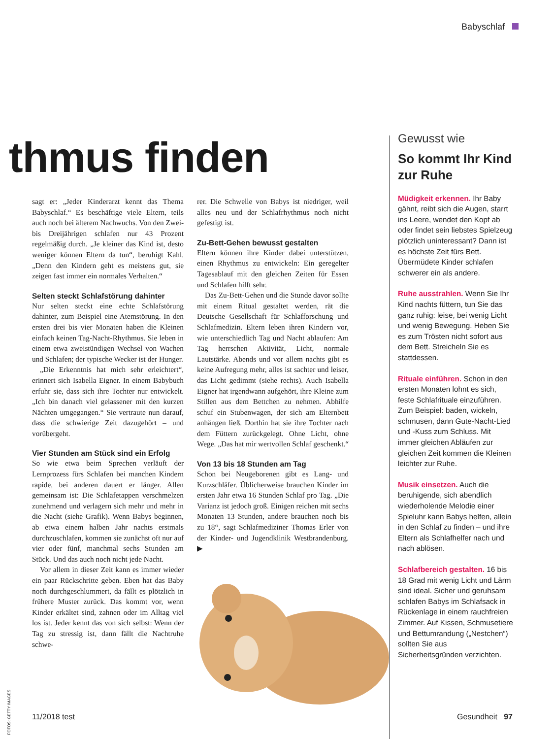Babyschlaf
thmus finden
sagt er: „Jeder Kinderarzt kennt das Thema Babyschlaf.“ Es beschäftige viele Eltern, teils auch noch bei älterem Nachwuchs. Von den Zwei- bis Dreijährigen schlafen nur 43 Prozent regelmäßig durch. „Je kleiner das Kind ist, desto weniger können Eltern da tun“, beruhigt Kahl. „Denn den Kindern geht es meistens gut, sie zeigen fast immer ein normales Verhalten.“
Selten steckt Schlafstörung dahinter
Nur selten steckt eine echte Schlafstörung dahinter, zum Beispiel eine Atemstörung. In den ersten drei bis vier Monaten haben die Kleinen einfach keinen Tag-Nacht-Rhythmus. Sie leben in einem etwa zweistündigen Wechsel von Wachen und Schlafen; der typische Wecker ist der Hunger.
„Die Erkenntnis hat mich sehr erleichtert“, erinnert sich Isabella Eigner. In einem Babybuch erfuhr sie, dass sich ihre Tochter nur entwickelt. „Ich bin danach viel gelassener mit den kurzen Nächten umgegangen.“ Sie vertraute nun darauf, dass die schwierige Zeit dazugehört – und vorübergeht.
Vier Stunden am Stück sind ein Erfolg
So wie etwa beim Sprechen verläuft der Lernprozess fürs Schlafen bei manchen Kindern rapide, bei anderen dauert er länger. Allen gemeinsam ist: Die Schlafetappen verschmelzen zunehmend und verlagern sich mehr und mehr in die Nacht (siehe Grafik). Wenn Babys beginnen, ab etwa einem halben Jahr nachts erstmals durchzuschlafen, kommen sie zunächst oft nur auf vier oder fünf, manchmal sechs Stunden am Stück. Und das auch noch nicht jede Nacht.
Vor allem in dieser Zeit kann es immer wieder ein paar Rückschritte geben. Eben hat das Baby noch durchgeschlummert, da fällt es plötzlich in frühere Muster zurück. Das kommt vor, wenn Kinder erkältet sind, zahnen oder im Alltag viel los ist. Jeder kennt das von sich selbst: Wenn der Tag zu stressig ist, dann fällt die Nachtruhe schwe-
rer. Die Schwelle von Babys ist niedriger, weil alles neu und der Schlafrhythmus noch nicht gefestigt ist.
Zu-Bett-Gehen bewusst gestalten
Eltern können ihre Kinder dabei unterstützen, einen Rhythmus zu entwickeln: Ein geregelter Tagesablauf mit den gleichen Zeiten für Essen und Schlafen hilft sehr.
Das Zu-Bett-Gehen und die Stunde davor sollte mit einem Ritual gestaltet werden, rät die Deutsche Gesellschaft für Schlafforschung und Schlafmedizin. Eltern leben ihren Kindern vor, wie unterschiedlich Tag und Nacht ablaufen: Am Tag herrschen Aktivität, Licht, normale Lautstärke. Abends und vor allem nachts gibt es keine Aufregung mehr, alles ist sachter und leiser, das Licht gedimmt (siehe rechts). Auch Isabella Eigner hat irgendwann aufgehört, ihre Kleine zum Stillen aus dem Bettchen zu nehmen. Abhilfe schuf ein Stubenwagen, der sich am Elternbett anhängen ließ. Dorthin hat sie ihre Tochter nach dem Füttern zurückgelegt. Ohne Licht, ohne Wege. „Das hat mir wertvollen Schlaf geschenkt.“
Von 13 bis 18 Stunden am Tag
Schon bei Neugeborenen gibt es Lang- und Kurzschläfer. Üblicherweise brauchen Kinder im ersten Jahr etwa 16 Stunden Schlaf pro Tag. „Die Varianz ist jedoch groß. Einigen reichen mit sechs Monaten 13 Stunden, andere brauchen noch bis zu 18“, sagt Schlafmediziner Thomas Erler von der Kinder- und Jugendklinik Westbrandenburg. ▶
Gewusst wie
So kommt Ihr Kind zur Ruhe
Müdigkeit erkennen. Ihr Baby gähnt, reibt sich die Augen, starrt ins Leere, wendet den Kopf ab oder findet sein liebstes Spielzeug plötzlich uninteressant? Dann ist es höchste Zeit fürs Bett. Übermüdete Kinder schlafen schwerer ein als andere.
Ruhe ausstrahlen. Wenn Sie Ihr Kind nachts füttern, tun Sie das ganz ruhig: leise, bei wenig Licht und wenig Bewegung. Heben Sie es zum Trösten nicht sofort aus dem Bett. Streicheln Sie es stattdessen.
Rituale einführen. Schon in den ersten Monaten lohnt es sich, feste Schlafrituale einzuführen. Zum Beispiel: baden, wickeln, schmusen, dann Gute-Nacht-Lied und -Kuss zum Schluss. Mit immer gleichen Abläufen zur gleichen Zeit kommen die Kleinen leichter zur Ruhe.
Musik einsetzen. Auch die beruhigende, sich abendlich wiederholende Melodie einer Spieluhr kann Babys helfen, allein in den Schlaf zu finden – und ihre Eltern als Schlafhelfer nach und nach ablösen.
Schlafbereich gestalten. 16 bis 18 Grad mit wenig Licht und Lärm sind ideal. Sicher und geruhsam schlafen Babys im Schlafsack in Rückenlage in einem rauchfreien Zimmer. Auf Kissen, Schmusetiere und Bettumrandung („Nestchen“) sollten Sie aus Sicherheitsgründen verzichten.
FOTOS: GETTY IMAGES
11/2018 test Gesundheit 97